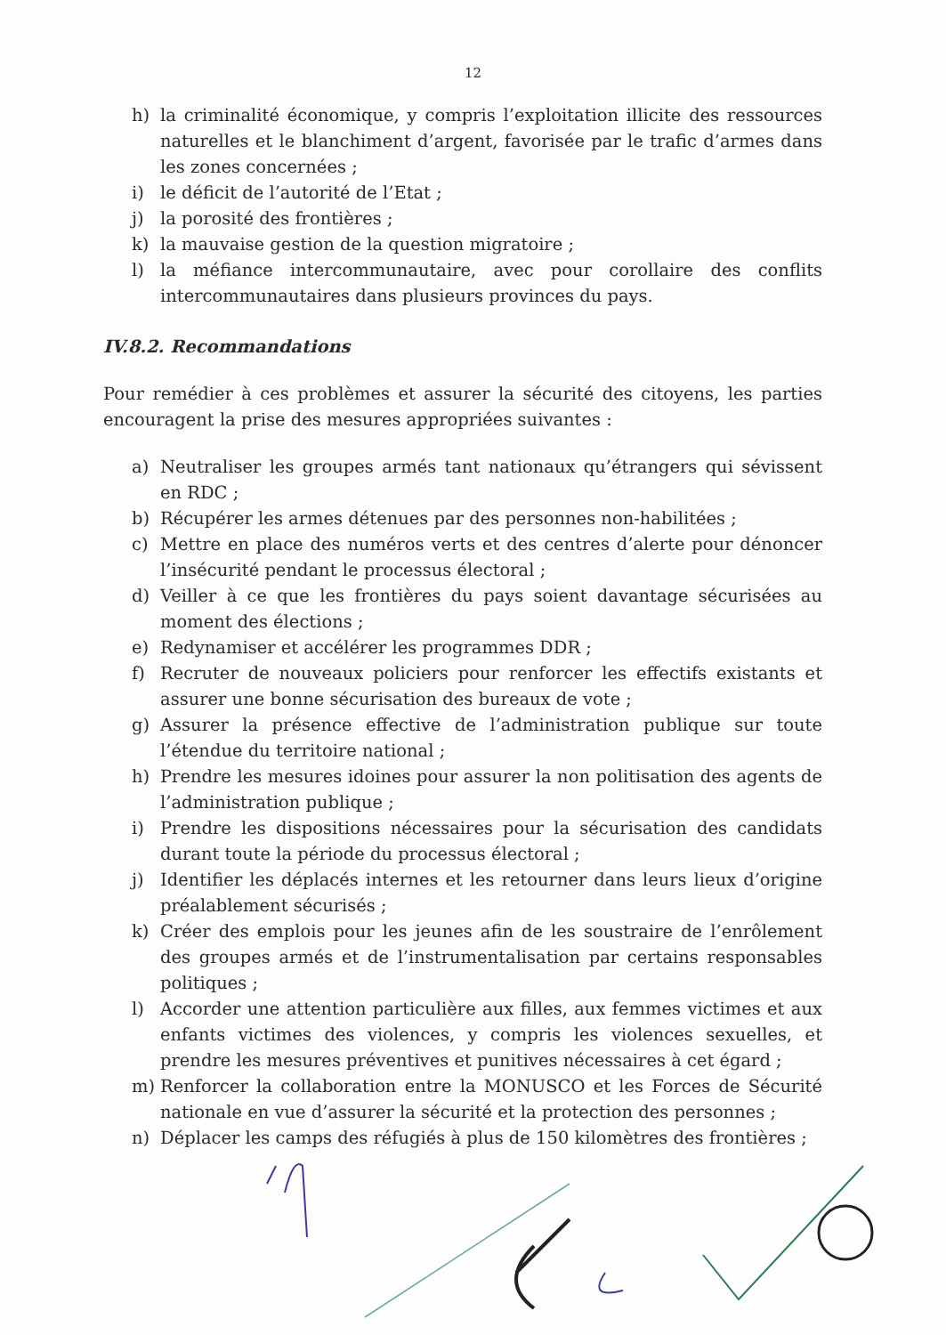12
h) la criminalité économique, y compris l’exploitation illicite des ressources naturelles et le blanchiment d’argent, favorisée par le trafic d’armes dans les zones concernées ;
i) le déficit de l’autorité de l’Etat ;
j) la porosité des frontières ;
k) la mauvaise gestion de la question migratoire ;
l) la méfiance intercommunautaire, avec pour corollaire des conflits intercommunautaires dans plusieurs provinces du pays.
IV.8.2. Recommandations
Pour remédier à ces problèmes et assurer la sécurité des citoyens, les parties encouragent la prise des mesures appropriées suivantes :
a) Neutraliser les groupes armés tant nationaux qu’étrangers qui sévissent en RDC ;
b) Récupérer les armes détenues par des personnes non-habilitées ;
c) Mettre en place des numéros verts et des centres d’alerte pour dénoncer l’insécurité pendant le processus électoral ;
d) Veiller à ce que les frontières du pays soient davantage sécurisées au moment des élections ;
e) Redynamiser et accélérer les programmes DDR ;
f) Recruter de nouveaux policiers pour renforcer les effectifs existants et assurer une bonne sécurisation des bureaux de vote ;
g) Assurer la présence effective de l’administration publique sur toute l’étendue du territoire national ;
h) Prendre les mesures idoines pour assurer la non politisation des agents de l’administration publique ;
i) Prendre les dispositions nécessaires pour la sécurisation des candidats durant toute la période du processus électoral ;
j) Identifier les déplacés internes et les retourner dans leurs lieux d’origine préalablement sécurisés ;
k) Créer des emplois pour les jeunes afin de les soustraire de l’enrôlement des groupes armés et de l’instrumentalisation par certains responsables politiques ;
l) Accorder une attention particulière aux filles, aux femmes victimes et aux enfants victimes des violences, y compris les violences sexuelles, et prendre les mesures préventives et punitives nécessaires à cet égard ;
m) Renforcer la collaboration entre la MONUSCO et les Forces de Sécurité nationale en vue d’assurer la sécurité et la protection des personnes ;
n) Déplacer les camps des réfugiés à plus de 150 kilomètres des frontières ;